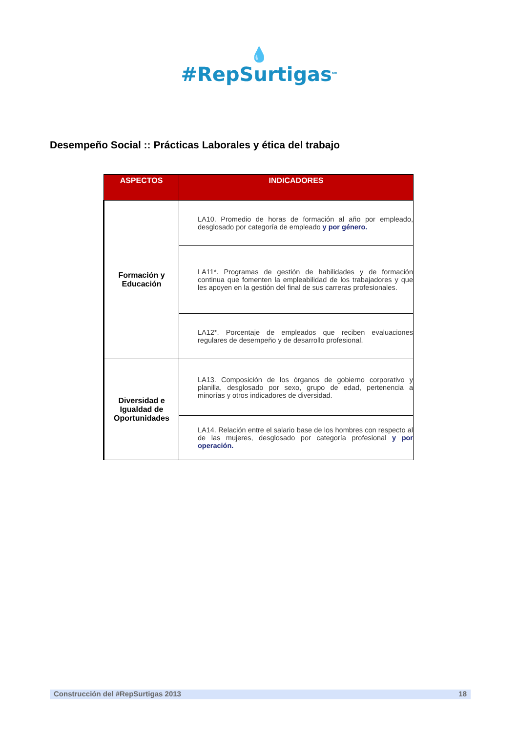💧
#RepSurtigas<sup>MR</sup>
Desempeño Social :: Prácticas Laborales y ética del trabajo
| ASPECTOS | INDICADORES |
| --- | --- |
| Formación y Educación | LA10. Promedio de horas de formación al año por empleado, desglosado por categoría de empleado y por género. |
| | LA11*. Programas de gestión de habilidades y de formación continua que fomenten la empleabilidad de los trabajadores y que les apoyen en la gestión del final de sus carreras profesionales. |
| | LA12*. Porcentaje de empleados que reciben evaluaciones regulares de desempeño y de desarrollo profesional. |
| Diversidad e Igualdad de Oportunidades | LA13. Composición de los órganos de gobierno corporativo y planilla, desglosado por sexo, grupo de edad, pertenencia a minorías y otros indicadores de diversidad. |
| | LA14. Relación entre el salario base de los hombres con respecto al de las mujeres, desglosado por categoría profesional y por operación. |
Construcción del #RepSurtigas 2013 18